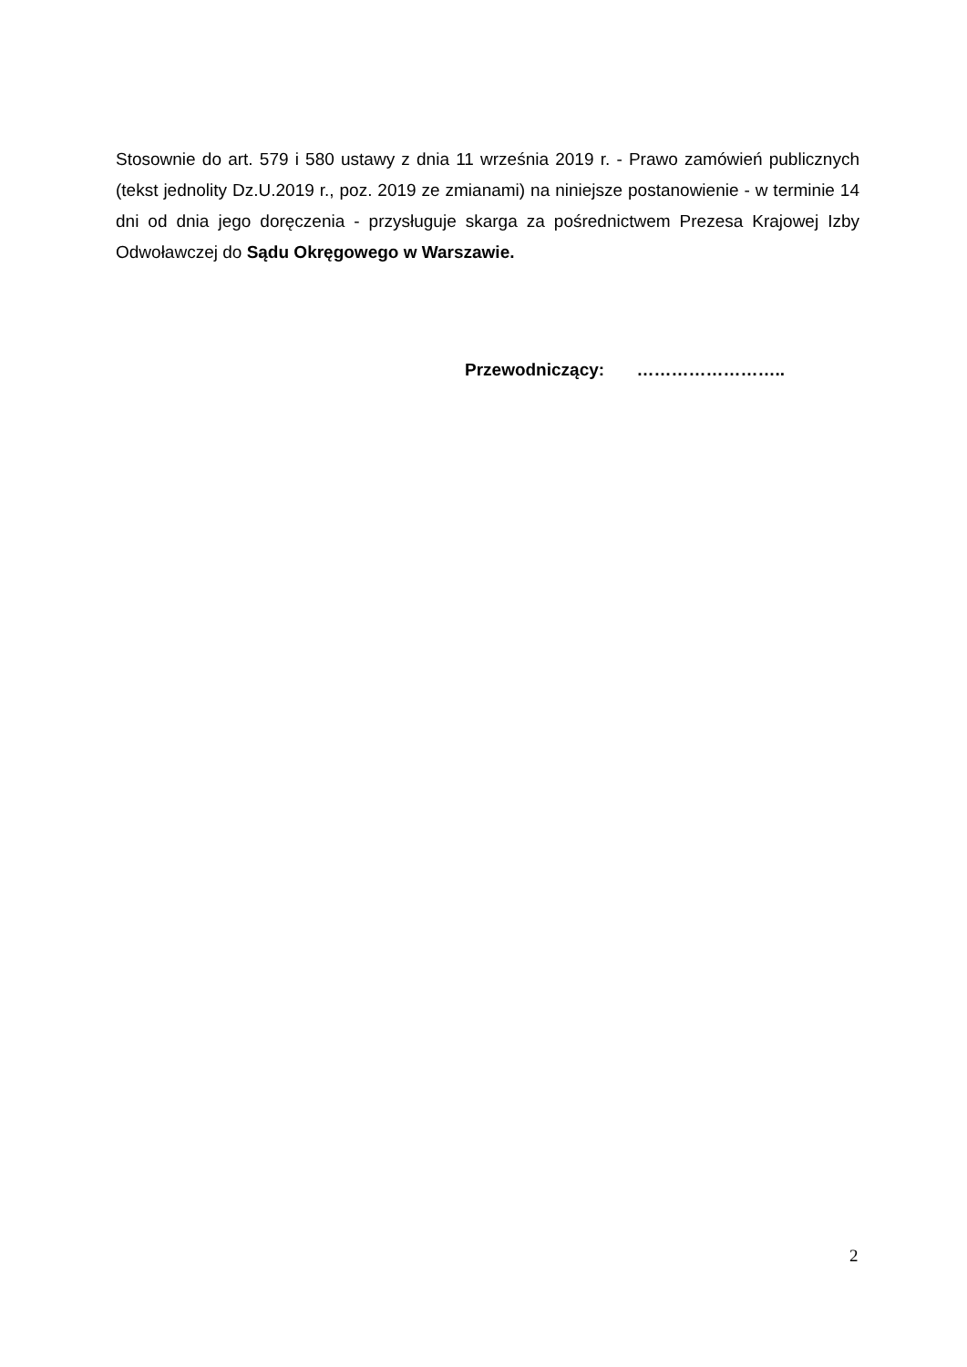Stosownie do art. 579 i 580 ustawy z dnia 11 września 2019 r. - Prawo zamówień publicznych (tekst jednolity Dz.U.2019 r., poz. 2019 ze zmianami) na niniejsze postanowienie - w terminie 14 dni od dnia jego doręczenia - przysługuje skarga za pośrednictwem Prezesa Krajowej Izby Odwoławczej do Sądu Okręgowego w Warszawie.
Przewodniczący: ……………………..
2